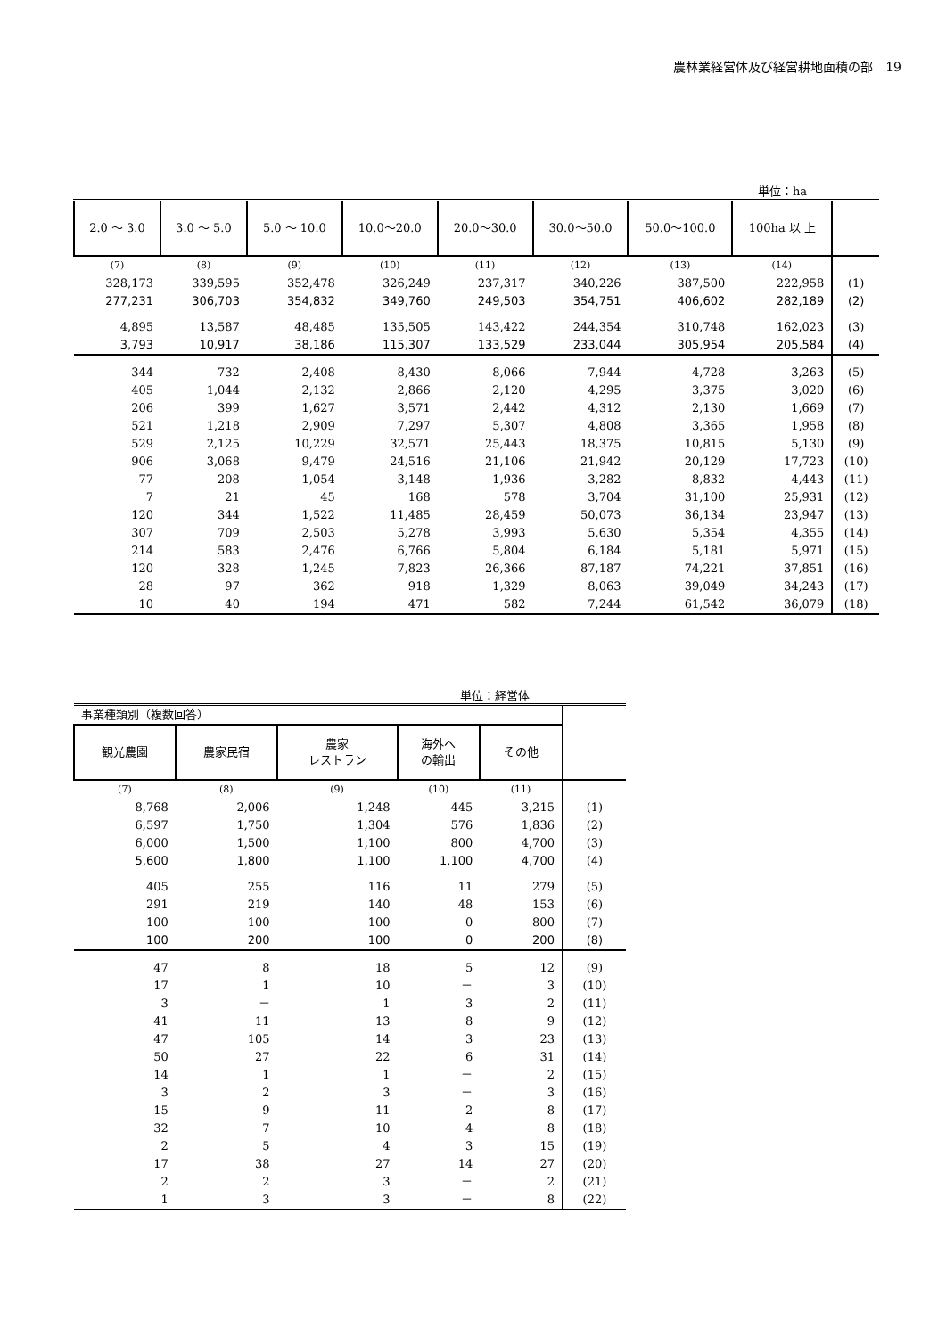農林業経営体及び経営耕地面積の部　19
単位：ha
| 2.0 ～ 3.0 | 3.0 ～ 5.0 | 5.0 ～ 10.0 | 10.0～20.0 | 20.0～30.0 | 30.0～50.0 | 50.0～100.0 | 100ha 以 上 | |
| --- | --- | --- | --- | --- | --- | --- | --- | --- |
| (7) | (8) | (9) | (10) | (11) | (12) | (13) | (14) | |
| 328,173 | 339,595 | 352,478 | 326,249 | 237,317 | 340,226 | 387,500 | 222,958 | (1) |
| 277,231 | 306,703 | 354,832 | 349,760 | 249,503 | 354,751 | 406,602 | 282,189 | (2) |
| 4,895 | 13,587 | 48,485 | 135,505 | 143,422 | 244,354 | 310,748 | 162,023 | (3) |
| 3,793 | 10,917 | 38,186 | 115,307 | 133,529 | 233,044 | 305,954 | 205,584 | (4) |
| 344 | 732 | 2,408 | 8,430 | 8,066 | 7,944 | 4,728 | 3,263 | (5) |
| 405 | 1,044 | 2,132 | 2,866 | 2,120 | 4,295 | 3,375 | 3,020 | (6) |
| 206 | 399 | 1,627 | 3,571 | 2,442 | 4,312 | 2,130 | 1,669 | (7) |
| 521 | 1,218 | 2,909 | 7,297 | 5,307 | 4,808 | 3,365 | 1,958 | (8) |
| 529 | 2,125 | 10,229 | 32,571 | 25,443 | 18,375 | 10,815 | 5,130 | (9) |
| 906 | 3,068 | 9,479 | 24,516 | 21,106 | 21,942 | 20,129 | 17,723 | (10) |
| 77 | 208 | 1,054 | 3,148 | 1,936 | 3,282 | 8,832 | 4,443 | (11) |
| 7 | 21 | 45 | 168 | 578 | 3,704 | 31,100 | 25,931 | (12) |
| 120 | 344 | 1,522 | 11,485 | 28,459 | 50,073 | 36,134 | 23,947 | (13) |
| 307 | 709 | 2,503 | 5,278 | 3,993 | 5,630 | 5,354 | 4,355 | (14) |
| 214 | 583 | 2,476 | 6,766 | 5,804 | 6,184 | 5,181 | 5,971 | (15) |
| 120 | 328 | 1,245 | 7,823 | 26,366 | 87,187 | 74,221 | 37,851 | (16) |
| 28 | 97 | 362 | 918 | 1,329 | 8,063 | 39,049 | 34,243 | (17) |
| 10 | 40 | 194 | 471 | 582 | 7,244 | 61,542 | 36,079 | (18) |
単位：経営体
| 事業種類別（複数回答） | | | | | |
| 観光農園 | 農家民宿 | 農家 レストラン | 海外へ の輸出 | その他 | |
| (7) | (8) | (9) | (10) | (11) | |
| 8,768 | 2,006 | 1,248 | 445 | 3,215 | (1) |
| 6,597 | 1,750 | 1,304 | 576 | 1,836 | (2) |
| 6,000 | 1,500 | 1,100 | 800 | 4,700 | (3) |
| 5,600 | 1,800 | 1,100 | 1,100 | 4,700 | (4) |
| 405 | 255 | 116 | 11 | 279 | (5) |
| 291 | 219 | 140 | 48 | 153 | (6) |
| 100 | 100 | 100 | 0 | 800 | (7) |
| 100 | 200 | 100 | 0 | 200 | (8) |
| 47 | 8 | 18 | 5 | 12 | (9) |
| 17 | 1 | 10 | － | 3 | (10) |
| 3 | － | 1 | 3 | 2 | (11) |
| 41 | 11 | 13 | 8 | 9 | (12) |
| 47 | 105 | 14 | 3 | 23 | (13) |
| 50 | 27 | 22 | 6 | 31 | (14) |
| 14 | 1 | 1 | － | 2 | (15) |
| 3 | 2 | 3 | － | 3 | (16) |
| 15 | 9 | 11 | 2 | 8 | (17) |
| 32 | 7 | 10 | 4 | 8 | (18) |
| 2 | 5 | 4 | 3 | 15 | (19) |
| 17 | 38 | 27 | 14 | 27 | (20) |
| 2 | 2 | 3 | － | 2 | (21) |
| 1 | 3 | 3 | － | 8 | (22) |